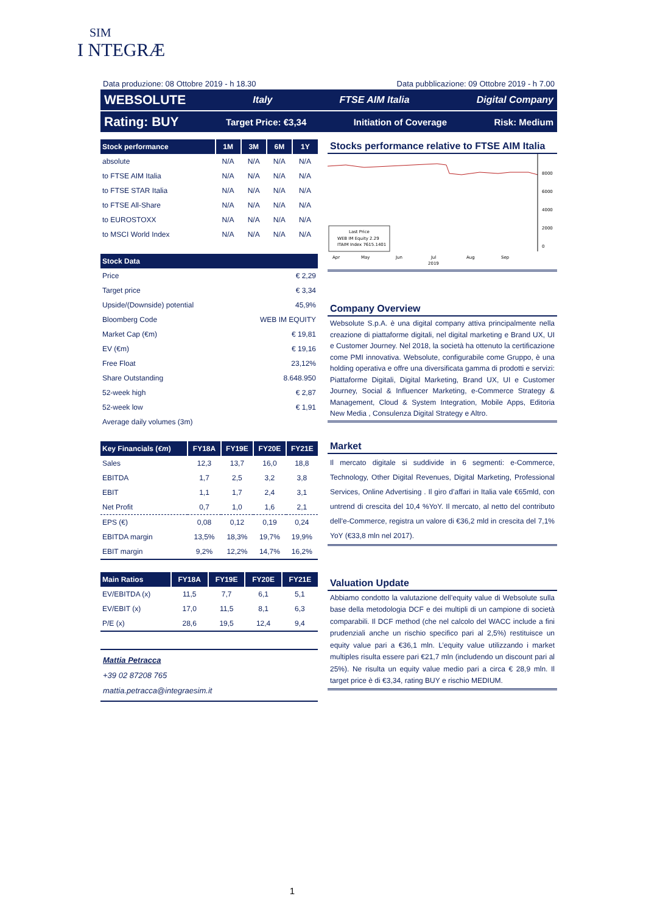SIM
I NTEGRÆ
Data produzione: 08 Ottobre 2019 - h 18.30 Data pubblicazione: 09 Ottobre 2019 - h 7.00
WEBSOLUTE Italy FTSE AIM Italia Digital Company
Rating: BUY Target Price: €3,34 Initiation of Coverage Risk: Medium
| Stock performance | 1M | 3M | 6M | 1Y |
| --- | --- | --- | --- | --- |
| absolute | N/A | N/A | N/A | N/A |
| to FTSE AIM Italia | N/A | N/A | N/A | N/A |
| to FTSE STAR Italia | N/A | N/A | N/A | N/A |
| to FTSE All-Share | N/A | N/A | N/A | N/A |
| to EUROSTOXX | N/A | N/A | N/A | N/A |
| to MSCI World Index | N/A | N/A | N/A | N/A |
| Stock Data | |
| --- | --- |
| Price | € 2,29 |
| Target price | € 3,34 |
| Upside/(Downside) potential | 45,9% |
| Bloomberg Code | WEB IM EQUITY |
| Market Cap (€m) | € 19,81 |
| EV (€m) | € 19,16 |
| Free Float | 23,12% |
| Share Outstanding | 8.648.950 |
| 52-week high | € 2,87 |
| 52-week low | € 1,91 |
| Average daily volumes (3m) | |
| Key Financials ( €m ) | FY18A | FY19E | FY20E | FY21E |
| --- | --- | --- | --- | --- |
| Sales | 12,3 | 13,7 | 16,0 | 18,8 |
| EBITDA | 1,7 | 2,5 | 3,2 | 3,8 |
| EBIT | 1,1 | 1,7 | 2,4 | 3,1 |
| Net Profit | 0,7 | 1,0 | 1,6 | 2,1 |
| EPS (€) | 0,08 | 0,12 | 0,19 | 0,24 |
| EBITDA margin | 13,5% | 18,3% | 19,7% | 19,9% |
| EBIT margin | 9,2% | 12,2% | 14,7% | 16,2% |
| Main Ratios | FY18A | FY19E | FY20E | FY21E |
| --- | --- | --- | --- | --- |
| EV/EBITDA (x) | 11,5 | 7,7 | 6,1 | 5,1 |
| EV/EBIT (x) | 17,0 | 11,5 | 8,1 | 6,3 |
| P/E (x) | 28,6 | 19,5 | 12,4 | 9,4 |
Mattia Petracca
+39 02 87208 765
mattia.petracca@integraesim.it
Stocks performance relative to FTSE AIM Italia
8000
6000
4000
2000
0
Last Price
WEB IM Equity 2.29
ITAIM Index 7615.1401
Apr
May
Jun
Jul
2019
Aug
Sep
Company Overview
Websolute S.p.A. è una digital company attiva principalmente nella creazione di piattaforme digitali, nel digital marketing e Brand UX, UI e Customer Journey. Nel 2018, la società ha ottenuto la certificazione come PMI innovativa. Websolute, configurabile come Gruppo, è una holding operativa e offre una diversificata gamma di prodotti e servizi: Piattaforme Digitali, Digital Marketing, Brand UX, UI e Customer Journey, Social & Influencer Marketing, e-Commerce Strategy & Management, Cloud & System Integration, Mobile Apps, Editoria New Media , Consulenza Digital Strategy e Altro.
Market
Il mercato digitale si suddivide in 6 segmenti: e-Commerce, Technology, Other Digital Revenues, Digital Marketing, Professional Services, Online Advertising . Il giro d’affari in Italia vale €65mld, con untrend di crescita del 10,4 %YoY. Il mercato, al netto del contributo dell'e-Commerce, registra un valore di €36,2 mld in crescita del 7,1% YoY (€33,8 mln nel 2017).
Valuation Update
Abbiamo condotto la valutazione dell’equity value di Websolute sulla base della metodologia DCF e dei multipli di un campione di società comparabili. Il DCF method (che nel calcolo del WACC include a fini prudenziali anche un rischio specifico pari al 2,5%) restituisce un equity value pari a €36,1 mln. L’equity value utilizzando i market multiples risulta essere pari €21,7 mln (includendo un discount pari al 25%). Ne risulta un equity value medio pari a circa € 28,9 mln. Il target price è di €3,34, rating BUY e rischio MEDIUM.
1